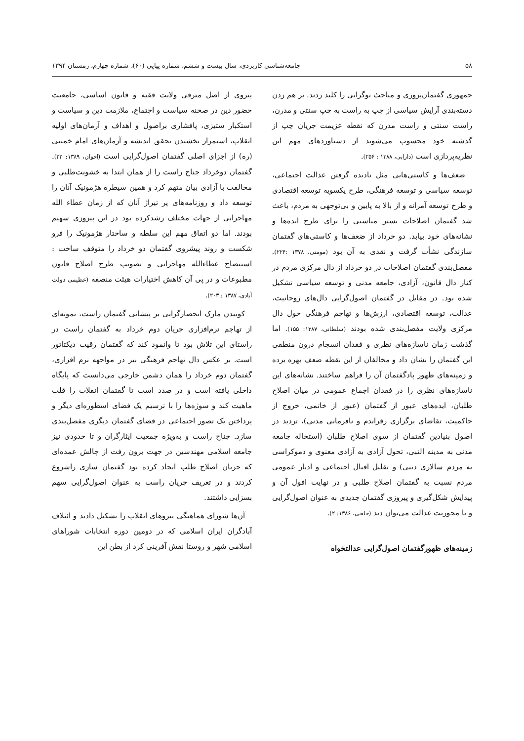۵۸ جامعه‌شناسی کاربردی، سال بیست و ششم، شماره پیاپی (۶۰)، شماره چهارم، زمستان ۱۳۹۴
جمهوری گفتمان‌پروری و مباحث نوگرایی را کلید زدند. بر هم زدن دسته‌بندی آرایش سیاسی از چپ به راست به چپ سنتی و مدرن، راست سنتی و راست مدرن که نقطه عزیمت جریان چپ از گذشته خود محسوب می‌شوند از دستاوردهای مهم این نظریه‌پردازی است (دارابی، ۱۳۸۸ : ۲۵۶).
ضعف‌ها و کاستی‌هایی مثل نادیده گرفتن عدالت اجتماعی، توسعه سیاسی و توسعه فرهنگی، طرح یکسویه توسعه اقتصادی و طرح توسعه آمرانه و از بالا به پایین و بی‌توجهی به مردم، باعث شد گفتمان اصلاحات بستر مناسبی را برای طرح ایده‌ها و نشانه‌های خود بیابد. دو خرداد از ضعف‌ها و کاستی‌های گفتمان سازندگی نشأت گرفت و نقدی به آن بود (مومنی، ۱۳۷۸ :۲۲۴). مفصل‌بندی گفتمان اصلاحات در دو خرداد از دال مرکزی مردم در کنار دال قانون، آزادی، جامعه مدنی و توسعه سیاسی تشکیل شده بود. در مقابل در گفتمان اصول‌گرایی دال‌های روحانیت، عدالت، توسعه اقتصادی، ارزش‌ها و تهاجم فرهنگی حول دال مرکزی ولایت مفصل‌بندی شده بودند (سلطانی، ۱۳۸۷: ۱۵۵). اما گذشت زمان ناسازه‌های نظری و فقدان انسجام درون منطقی این گفتمان را نشان داد و مخالفان از این نقطه ضعف بهره برده و زمینه‌های ظهور پادگفتمان آن را فراهم ساختند. نشانه‌های این ناسازه‌های نظری را در فقدان اجماع عمومی در میان اصلاح طلبان، ایده‌های عبور از گفتمان (عبور از خاتمی، خروج از حاکمیت، تقاضای برگزاری رفراندم و نافرمانی مدنی)، تردید در اصول بنیادین گفتمان از سوی اصلاح طلبان (استحاله جامعه مدنی به مدینه النبی، تحول آزادی به آزادی معنوی و دموکراسی به مردم سالاری دینی) و تقلیل اقبال اجتماعی و ادبار عمومی مردم نسبت به گفتمان اصلاح طلبی و در نهایت افول آن و پیدایش شکل‌گیری و پیروزی گفتمان جدیدی به عنوان اصول‌گرایی و با محوریت عدالت می‌توان دید (خلجی، ۱۳۸۶: ۲).
زمینه‌های ظهورگفتمان اصول‌گرایی عدالتخواه
پیروی از اصل مترقی ولایت فقیه و قانون اساسی، جامعیت حضور دین در صحنه سیاست و اجتماع، ملازمت دین و سیاست و استکبار ستیزی، پافشاری براصول و اهداف و آرمان‌های اولیه انقلاب، استمرار بخشیدن تحقق اندیشه و آرمان‌های امام خمینی (ره) از اجزای اصلی گفتمان اصول‌گرایی است (اخوان، ۱۳۸۹: ۲۲). گفتمان دوخرداد جناح راست را از همان ابتدا به خشونت‌طلبی و مخالفت با آزادی بیان متهم کرد و همین سیطره هژمونیک آنان را توسعه داد و روزنامه‌های پر تیراژ آنان که از زمان عطاء الله مهاجرانی از جهات مختلف رشدکرده بود در این پیروزی سهیم بودند. اما دو اتفاق مهم این سلطه و ساختار هژمونیک را فرو شکست و روند پیشروی گفتمان دو خرداد را متوقف ساخت : استیضاح عطاءالله مهاجرانی و تصویب طرح اصلاح قانون مطبوعات و در پی آن کاهش اختیارات هیئت منصفه (عظیمی دولت آبادی، ۱۳۸۷ : ۲۰۳).
کوبیدن مارک انحصارگرایی بر پیشانی گفتمان راست، نمونه‌ای از تهاجم نرم‌افزاری جریان دوم خرداد به گفتمان راست در راستای این تلاش بود تا وانمود کند که گفتمان رقیب دیکتاتور است. بر عکس دال تهاجم فرهنگی نیز در مواجهه نرم افزاری، گفتمان دوم خرداد را همان دشمن خارجی می‌دانست که پایگاه داخلی یافته است و در صدد است تا گفتمان انقلاب را قلب ماهیت کند و سوژه‌ها را با ترسیم یک فضای اسطوره‌ای دیگر و پرداختن یک تصور اجتماعی در فضای گفتمان دیگری مفصل‌بندی سازد. جناح راست و به‌ویژه جمعیت ایثارگران و تا حدودی نیز جامعه اسلامی مهندسین در جهت برون رفت از چالش عمده‌ای که جریان اصلاح طلب ایجاد کرده بود گفتمان سازی راشروع کردند و در تعریف جریان راست به عنوان اصول‌گرایی سهم بسزایی داشتند.
آن‌ها شورای هماهنگی نیروهای انقلاب را تشکیل دادند و ائتلاف آبادگران ایران اسلامی که در دومین دوره انتخابات شوراهای اسلامی شهر و روستا نقش آفرینی کرد از بطن این